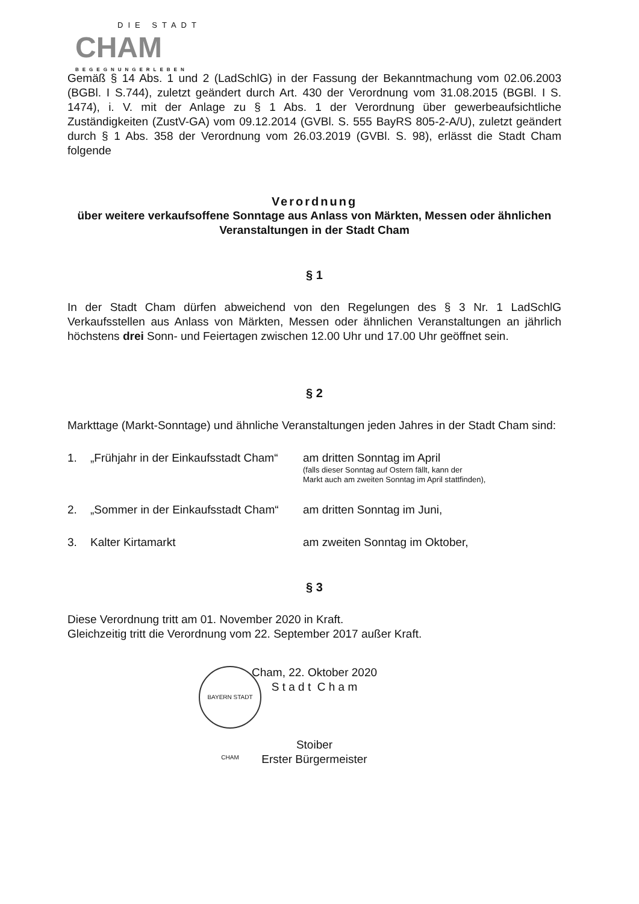DIE STADT
CHAM
BEGEGNUNGERLEBEN
Gemäß § 14 Abs. 1 und 2 (LadSchlG) in der Fassung der Bekanntmachung vom 02.06.2003 (BGBl. I S.744), zuletzt geändert durch Art. 430 der Verordnung vom 31.08.2015 (BGBl. I S. 1474), i. V. mit der Anlage zu § 1 Abs. 1 der Verordnung über gewerbeaufsichtliche Zuständigkeiten (ZustV-GA) vom 09.12.2014 (GVBl. S. 555 BayRS 805-2-A/U), zuletzt geändert durch § 1 Abs. 358 der Verordnung vom 26.03.2019 (GVBl. S. 98), erlässt die Stadt Cham folgende
Verordnung
über weitere verkaufsoffene Sonntage aus Anlass von Märkten, Messen oder ähnlichen Veranstaltungen in der Stadt Cham
§ 1
In der Stadt Cham dürfen abweichend von den Regelungen des § 3 Nr. 1 LadSchlG Verkaufsstellen aus Anlass von Märkten, Messen oder ähnlichen Veranstaltungen an jährlich höchstens drei Sonn- und Feiertagen zwischen 12.00 Uhr und 17.00 Uhr geöffnet sein.
§ 2
Markttage (Markt-Sonntage) und ähnliche Veranstaltungen jeden Jahres in der Stadt Cham sind:
1. „Frühjahr in der Einkaufsstadt Cham“
am dritten Sonntag im April
(falls dieser Sonntag auf Ostern fällt, kann der
Markt auch am zweiten Sonntag im April stattfinden),
2. „Sommer in der Einkaufsstadt Cham“
am dritten Sonntag im Juni,
3. Kalter Kirtamarkt am zweiten Sonntag im Oktober,
§ 3
Diese Verordnung tritt am 01. November 2020 in Kraft.
Gleichzeitig tritt die Verordnung vom 22. September 2017 außer Kraft.
Cham, 22. Oktober 2020
S t a d t C h a m
Stoiber
Erster Bürgermeister
BAYERN STADT CHAM